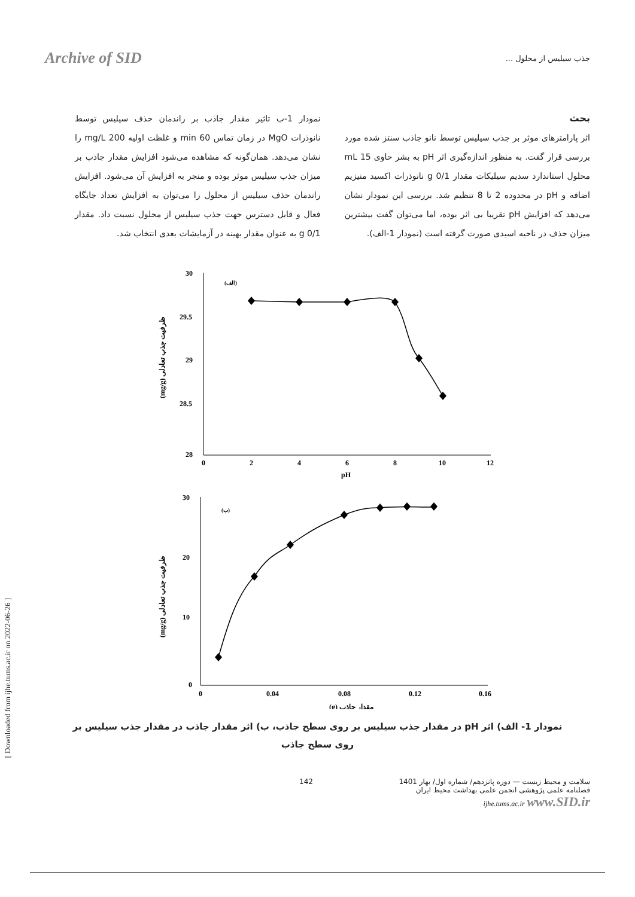Archive of SID
جذب سیلیس از محلول ...
بحث
اثر پارامترهای موثر بر جذب سیلیس توسط نانو جاذب سنتز شده مورد بررسی قرار گفت. به منظور اندازه‌گیری اثر pH به بشر حاوی 15 mL محلول استاندارد سدیم سیلیکات مقدار 0/1 g نانوذرات اکسید منیزیم اضافه و pH در محدوده 2 تا 8 تنظیم شد. بررسی این نمودار نشان می‌دهد که افزایش pH تقریبا بی اثر بوده، اما می‌توان گفت بیشترین میزان حذف در ناحیه اسیدی صورت گرفته است (نمودار 1-الف).
نمودار 1-ب تاثیر مقدار جاذب بر راندمان حذف سیلیس توسط نانوذرات MgO در زمان تماس 60 min و غلظت اولیه 200 mg/L را نشان می‌دهد. همان‌گونه که مشاهده می‌شود افزایش مقدار جاذب بر میزان جذب سیلیس موثر بوده و منجر به افزایش آن می‌شود. افزایش راندمان حذف سیلیس از محلول را می‌توان به افزایش تعداد جایگاه فعال و قابل دسترس جهت جذب سیلیس از محلول نسبت داد. مقدار 0/1 g به عنوان مقدار بهینه در آزمایشات بعدی انتخاب شد.
30
29.5
29
28.5
28
0
2
4
6
8
10
12
pH
(الف)
(mg/g) ظرفیت جذب تعادلی
30
20
10
0
0
0.04
0.08
0.12
0.16
(g) مقدار جاذب
(ب)
(mg/g) ظرفیت جذب تعادلی
نمودار 1- الف) اثر pH در مقدار جذب سیلیس بر روی سطح جاذب، ب) اثر مقدار جاذب در مقدار جذب سیلیس بر روی سطح جاذب
142 سلامت و محیط زیست — دوره پانزدهم/ شماره اول/ بهار 1401
فصلنامه علمی پژوهشی انجمن علمی بهداشت محیط ایران
ijhe.tums.ac.ir www.SID.ir
[ Downloaded from ijhe.tums.ac.ir on 2022-06-26 ]